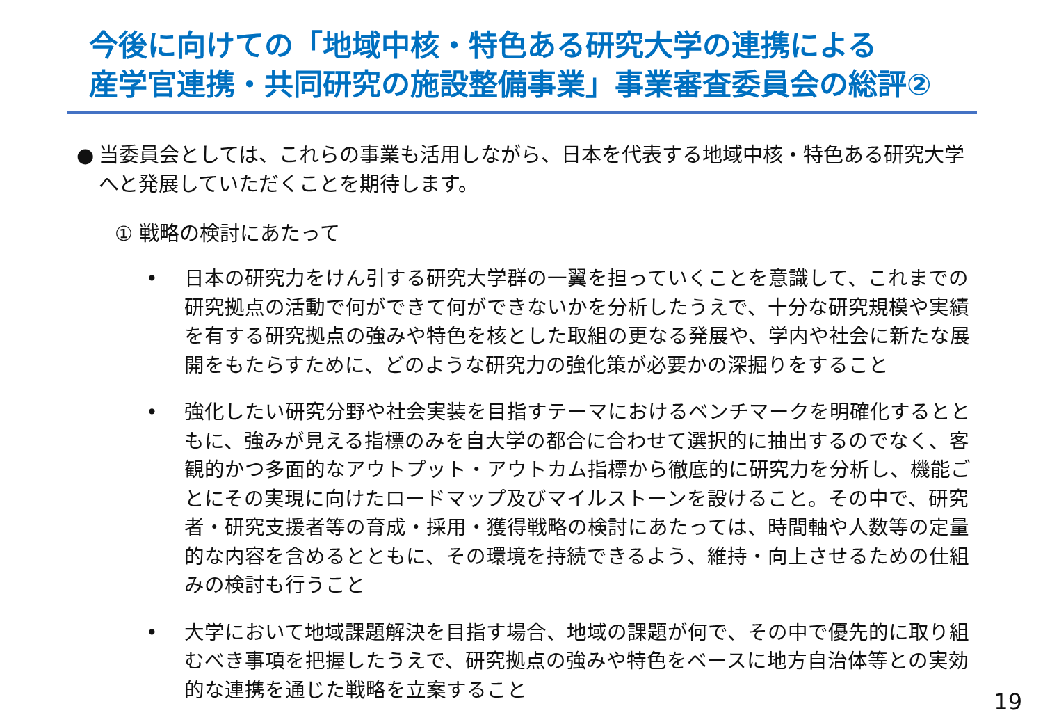今後に向けての「地域中核・特色ある研究大学の連携による
産学官連携・共同研究の施設整備事業」事業審査委員会の総評②
● 当委員会としては、これらの事業も活用しながら、日本を代表する地域中核・特色ある研究大学へと発展していただくことを期待します。
① 戦略の検討にあたって
• 日本の研究力をけん引する研究大学群の一翼を担っていくことを意識して、これまでの研究拠点の活動で何ができて何ができないかを分析したうえで、十分な研究規模や実績を有する研究拠点の強みや特色を核とした取組の更なる発展や、学内や社会に新たな展開をもたらすために、どのような研究力の強化策が必要かの深掘りをすること
• 強化したい研究分野や社会実装を目指すテーマにおけるベンチマークを明確化するとともに、強みが見える指標のみを自大学の都合に合わせて選択的に抽出するのでなく、客観的かつ多面的なアウトプット・アウトカム指標から徹底的に研究力を分析し、機能ごとにその実現に向けたロードマップ及びマイルストーンを設けること。その中で、研究者・研究支援者等の育成・採用・獲得戦略の検討にあたっては、時間軸や人数等の定量的な内容を含めるとともに、その環境を持続できるよう、維持・向上させるための仕組みの検討も行うこと
• 大学において地域課題解決を目指す場合、地域の課題が何で、その中で優先的に取り組むべき事項を把握したうえで、研究拠点の強みや特色をベースに地方自治体等との実効的な連携を通じた戦略を立案すること
19